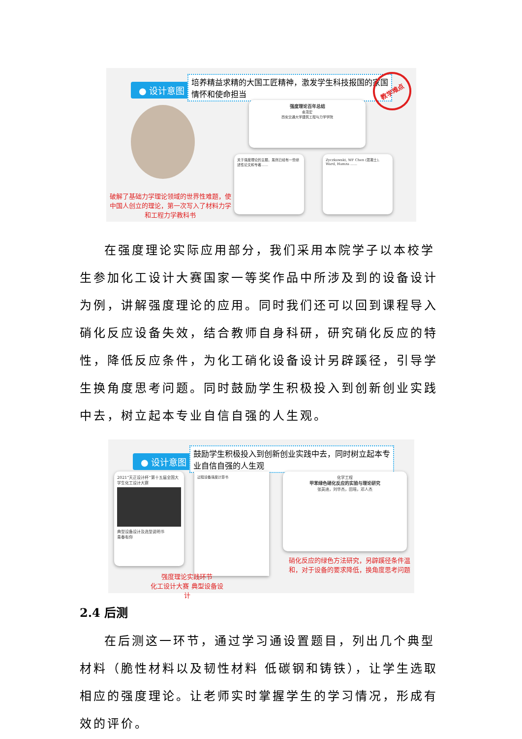● 设计意图
培养精益求精的大国工匠精神，激发学生科技报国的家国情怀和使命担当
教学难点
强度理论百年总结
俞茂宏
西安交通大学建筑工程与力学学院
关于强度理论的主题，虽然已经有一些综述性论文和专著……
Zyczkowski, WF Chen (混凝土), Ward, Hamza ……
破解了基础力学理论领域的世界性难题，使中国人创立的理论，第一次写入了材料力学和工程力学教科书
在强度理论实际应用部分，我们采用本院学子以本校学生参加化工设计大赛国家一等奖作品中所涉及到的设备设计为例，讲解强度理论的应用。同时我们还可以回到课程导入硝化反应设备失效，结合教师自身科研，研究硝化反应的特性，降低反应条件，为化工硝化设备设计另辟蹊径，引导学生换角度思考问题。同时鼓励学生积极投入到创新创业实践中去，树立起本专业自信自强的人生观。
● 设计意图
鼓励学生积极投入到创新创业实践中去，同时树立起本专业自信自强的人生观
2021“天正设计杯”第十五届全国大学生化工设计大赛
典型设备设计及选型说明书
青春有你
过程设备强度计算书
化学工程
甲苯绿色硝化反应的实验与理论研究
张英迪，刘华杰，田瑶，邓人杰
强度理论实践环节
化工设计大赛 典型设备设计
硝化反应的绿色方法研究，另辟蹊径条件温和，对于设备的要求降低，换角度思考问题
2.4 后测
在后测这一环节，通过学习通设置题目，列出几个典型材料（脆性材料以及韧性材料 低碳钢和铸铁），让学生选取相应的强度理论。让老师实时掌握学生的学习情况，形成有效的评价。